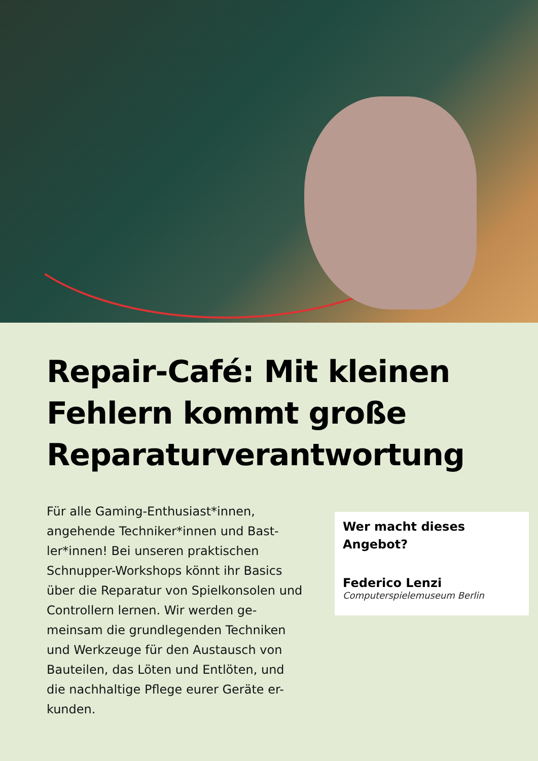Repair-Café: Mit kleinen Fehlern kommt große Reparaturverantwortung
Für alle Gaming-Enthusiast*innen, angehende Techniker*innen und Bast-ler*innen! Bei unseren praktischen Schnupper-Workshops könnt ihr Basics über die Reparatur von Spielkonsolen und Controllern lernen. Wir werden ge-meinsam die grundlegenden Techniken und Werkzeuge für den Austausch von Bauteilen, das Löten und Entlöten, und die nachhaltige Pflege eurer Geräte er-kunden.
Wer macht dieses Angebot?
Federico Lenzi
Computerspielemuseum Berlin